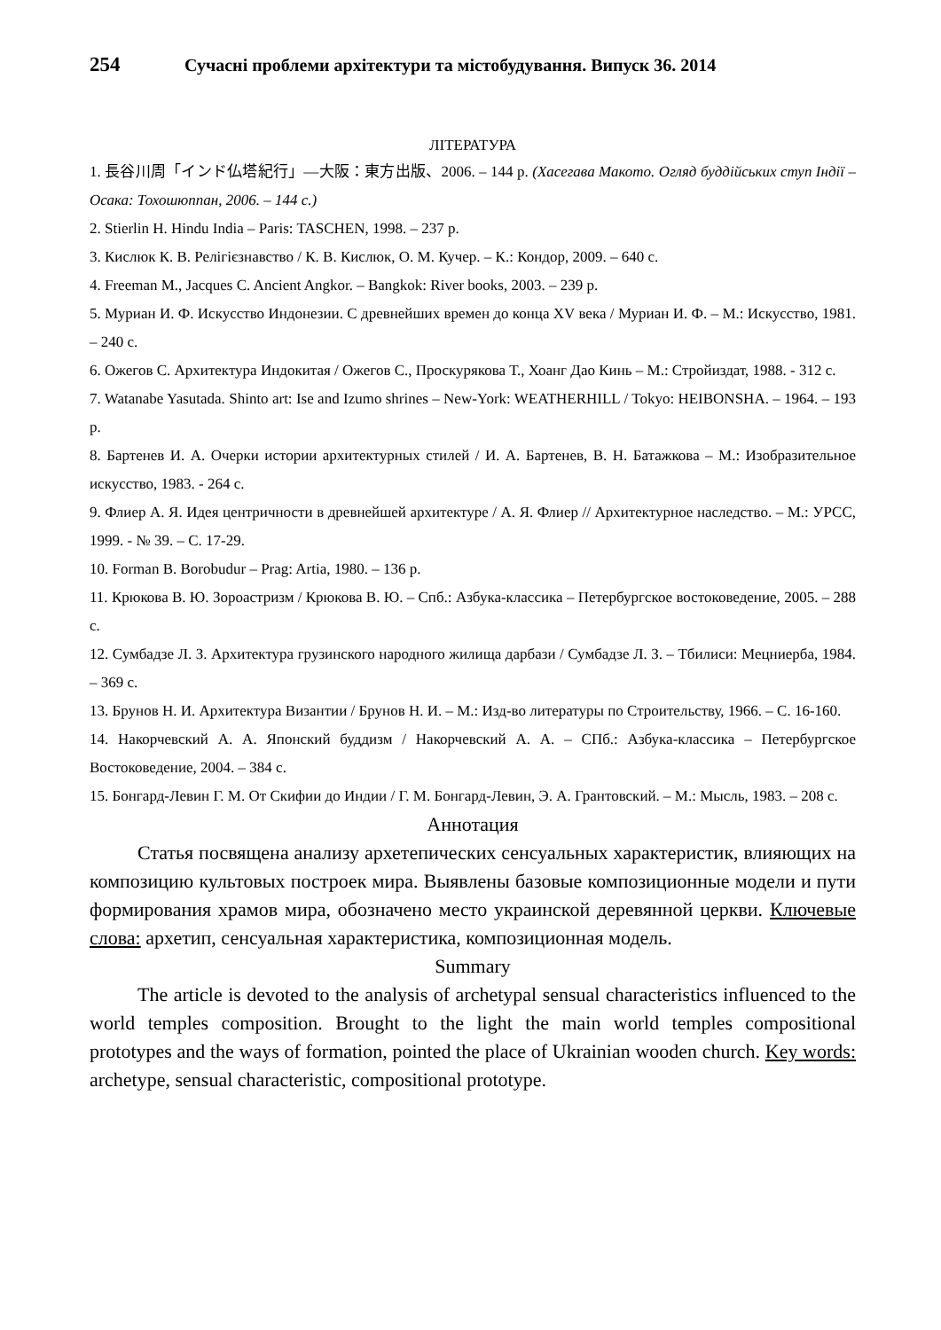254 Сучасні проблеми архітектури та містобудування. Випуск 36. 2014
ЛІТЕРАТУРА
1. 長谷川周「インド仏塔紀行」—大阪：東方出版、2006. – 144 p. (Хасегава Макото. Огляд буддійських ступ Індії – Осака: Тохошюппан, 2006. – 144 с.)
2. Stierlin H. Hindu India – Paris: TASCHEN, 1998. – 237 p.
3. Кислюк К. В. Релігієзнавство / К. В. Кислюк, О. М. Кучер. – К.: Кондор, 2009. – 640 с.
4. Freeman M., Jacques C. Ancient Angkor. – Bangkok: River books, 2003. – 239 p.
5. Муриан И. Ф. Искусство Индонезии. С древнейших времен до конца XV века / Муриан И. Ф. – М.: Искусство, 1981. – 240 с.
6. Ожегов С. Архитектура Индокитая / Ожегов С., Проскурякова Т., Хоанг Дао Кинь – М.: Стройиздат, 1988. - 312 с.
7. Watanabe Yasutada. Shinto art: Ise and Izumo shrines – New-York: WEATHERHILL / Tokyo: HEIBONSHA. – 1964. – 193 p.
8. Бартенев И. А. Очерки истории архитектурных стилей / И. А. Бартенев, В. Н. Батажкова – М.: Изобразительное искусство, 1983. - 264 с.
9. Флиер А. Я. Идея центричности в древнейшей архитектуре / А. Я. Флиер // Архитектурное наследство. – М.: УРСС, 1999. - № 39. – С. 17-29.
10. Forman B. Borobudur – Prag: Artia, 1980. – 136 p.
11. Крюкова В. Ю. Зороастризм / Крюкова В. Ю. – Спб.: Азбука-классика – Петербургское востоковедение, 2005. – 288 с.
12. Сумбадзе Л. З. Архитектура грузинского народного жилища дарбази / Сумбадзе Л. З. – Тбилиси: Мецниерба, 1984. – 369 с.
13. Брунов Н. И. Архитектура Византии / Брунов Н. И. – М.: Изд-во литературы по Строительству, 1966. – С. 16-160.
14. Накорчевский А. А. Японский буддизм / Накорчевский А. А. – СПб.: Азбука-классика – Петербургское Востоковедение, 2004. – 384 с.
15. Бонгард-Левин Г. М. От Скифии до Индии / Г. М. Бонгард-Левин, Э. А. Грантовский. – М.: Мысль, 1983. – 208 с.
Аннотация
Статья посвящена анализу архетепических сенсуальных характеристик, влияющих на композицию культовых построек мира. Выявлены базовые композиционные модели и пути формирования храмов мира, обозначено место украинской деревянной церкви. Ключевые слова: архетип, сенсуальная характеристика, композиционная модель.
Summary
The article is devoted to the analysis of archetypal sensual characteristics influenced to the world temples composition. Brought to the light the main world temples compositional prototypes and the ways of formation, pointed the place of Ukrainian wooden church. Key words: archetype, sensual characteristic, compositional prototype.